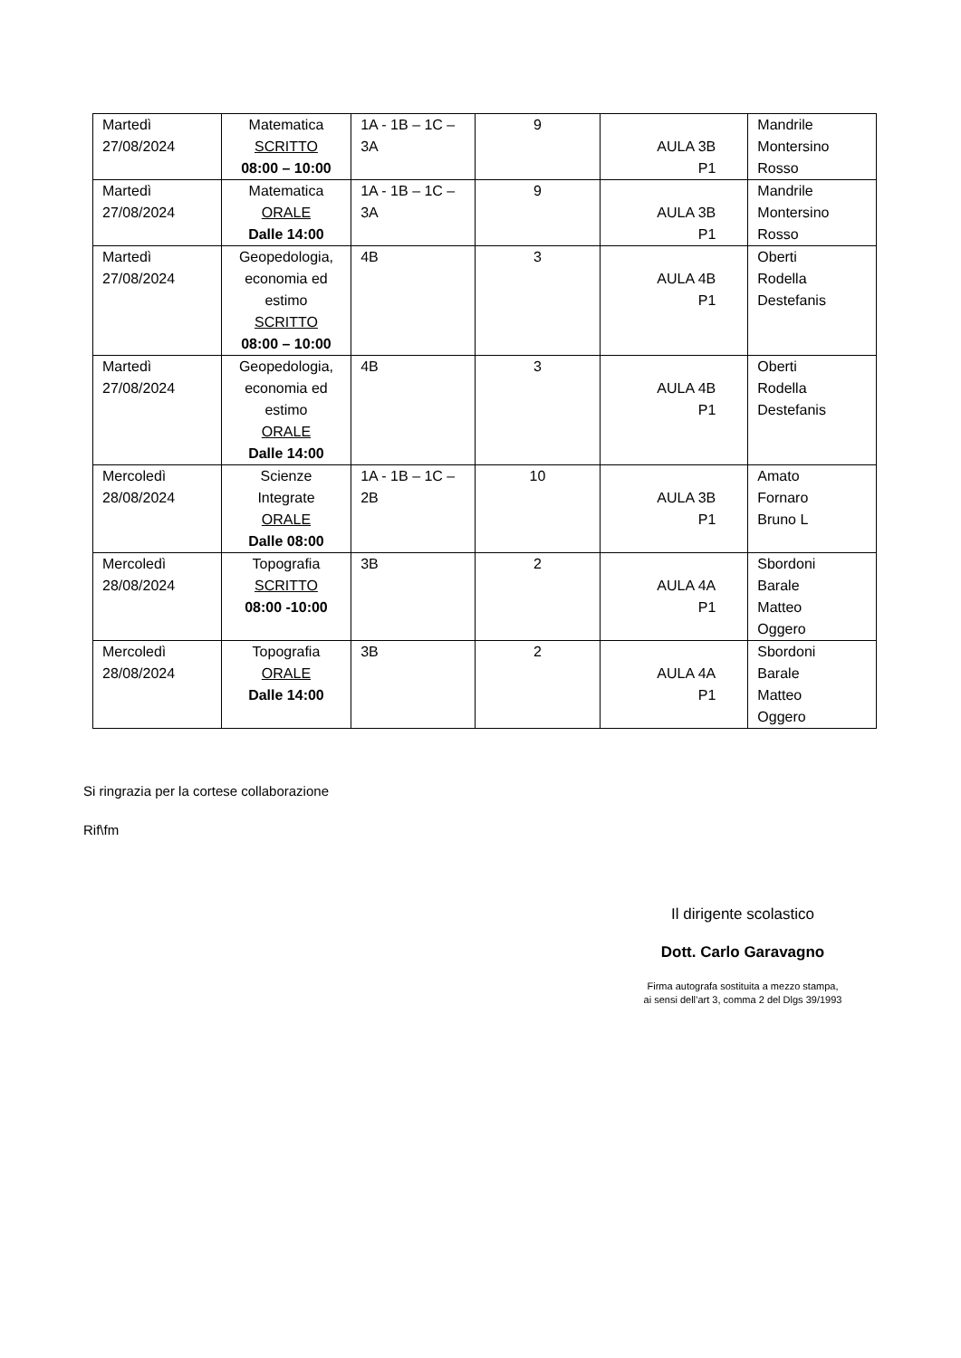| Martedì 27/08/2024 | Matematica SCRITTO 08:00 – 10:00 | 1A - 1B – 1C – 3A | 9 | AULA 3B P1 | Mandrile Montersino Rosso |
| Martedì 27/08/2024 | Matematica ORALE Dalle 14:00 | 1A - 1B – 1C – 3A | 9 | AULA 3B P1 | Mandrile Montersino Rosso |
| Martedì 27/08/2024 | Geopedologia, economia ed estimo SCRITTO 08:00 – 10:00 | 4B | 3 | AULA 4B P1 | Oberti Rodella Destefanis |
| Martedì 27/08/2024 | Geopedologia, economia ed estimo ORALE Dalle 14:00 | 4B | 3 | AULA 4B P1 | Oberti Rodella Destefanis |
| Mercoledì 28/08/2024 | Scienze Integrate ORALE Dalle 08:00 | 1A - 1B – 1C – 2B | 10 | AULA 3B P1 | Amato Fornaro Bruno L |
| Mercoledì 28/08/2024 | Topografia SCRITTO 08:00 -10:00 | 3B | 2 | AULA 4A P1 | Sbordoni Barale Matteo Oggero |
| Mercoledì 28/08/2024 | Topografia ORALE Dalle 14:00 | 3B | 2 | AULA 4A P1 | Sbordoni Barale Matteo Oggero |
Si ringrazia per la cortese collaborazione
Rif\fm
Il dirigente scolastico
Dott. Carlo Garavagno
Firma autografa sostituita a mezzo stampa,
ai sensi dell’art 3, comma 2 del Dlgs 39/1993